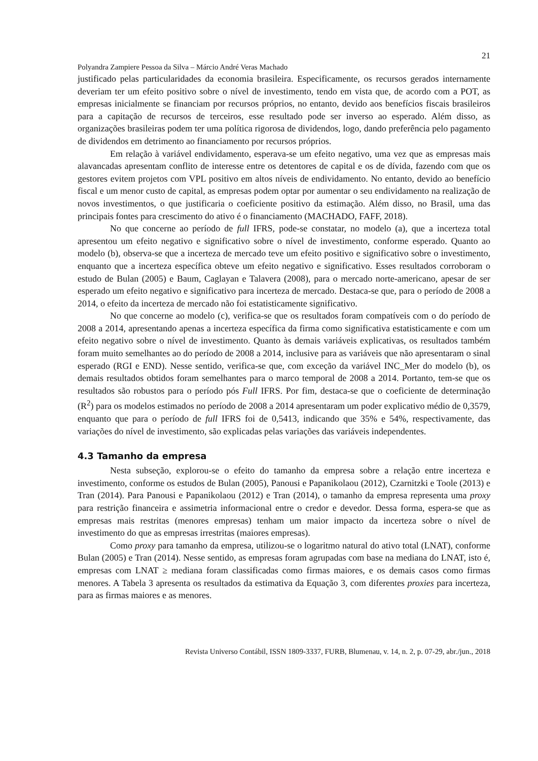21
Polyandra Zampiere Pessoa da Silva – Márcio André Veras Machado
justificado pelas particularidades da economia brasileira. Especificamente, os recursos gerados internamente deveriam ter um efeito positivo sobre o nível de investimento, tendo em vista que, de acordo com a POT, as empresas inicialmente se financiam por recursos próprios, no entanto, devido aos benefícios fiscais brasileiros para a capitação de recursos de terceiros, esse resultado pode ser inverso ao esperado. Além disso, as organizações brasileiras podem ter uma política rigorosa de dividendos, logo, dando preferência pelo pagamento de dividendos em detrimento ao financiamento por recursos próprios.
Em relação à variável endividamento, esperava-se um efeito negativo, uma vez que as empresas mais alavancadas apresentam conflito de interesse entre os detentores de capital e os de dívida, fazendo com que os gestores evitem projetos com VPL positivo em altos níveis de endividamento. No entanto, devido ao benefício fiscal e um menor custo de capital, as empresas podem optar por aumentar o seu endividamento na realização de novos investimentos, o que justificaria o coeficiente positivo da estimação. Além disso, no Brasil, uma das principais fontes para crescimento do ativo é o financiamento (MACHADO, FAFF, 2018).
No que concerne ao período de full IFRS, pode-se constatar, no modelo (a), que a incerteza total apresentou um efeito negativo e significativo sobre o nível de investimento, conforme esperado. Quanto ao modelo (b), observa-se que a incerteza de mercado teve um efeito positivo e significativo sobre o investimento, enquanto que a incerteza específica obteve um efeito negativo e significativo. Esses resultados corroboram o estudo de Bulan (2005) e Baum, Caglayan e Talavera (2008), para o mercado norte-americano, apesar de ser esperado um efeito negativo e significativo para incerteza de mercado. Destaca-se que, para o período de 2008 a 2014, o efeito da incerteza de mercado não foi estatisticamente significativo.
No que concerne ao modelo (c), verifica-se que os resultados foram compatíveis com o do período de 2008 a 2014, apresentando apenas a incerteza específica da firma como significativa estatisticamente e com um efeito negativo sobre o nível de investimento. Quanto às demais variáveis explicativas, os resultados também foram muito semelhantes ao do período de 2008 a 2014, inclusive para as variáveis que não apresentaram o sinal esperado (RGI e END). Nesse sentido, verifica-se que, com exceção da variável INC_Mer do modelo (b), os demais resultados obtidos foram semelhantes para o marco temporal de 2008 a 2014. Portanto, tem-se que os resultados são robustos para o período pós Full IFRS. Por fim, destaca-se que o coeficiente de determinação (R<sup>2</sup>) para os modelos estimados no período de 2008 a 2014 apresentaram um poder explicativo médio de 0,3579, enquanto que para o período de full IFRS foi de 0,5413, indicando que 35% e 54%, respectivamente, das variações do nível de investimento, são explicadas pelas variações das variáveis independentes.
4.3 Tamanho da empresa
Nesta subseção, explorou-se o efeito do tamanho da empresa sobre a relação entre incerteza e investimento, conforme os estudos de Bulan (2005), Panousi e Papanikolaou (2012), Czarnitzki e Toole (2013) e Tran (2014). Para Panousi e Papanikolaou (2012) e Tran (2014), o tamanho da empresa representa uma proxy para restrição financeira e assimetria informacional entre o credor e devedor. Dessa forma, espera-se que as empresas mais restritas (menores empresas) tenham um maior impacto da incerteza sobre o nível de investimento do que as empresas irrestritas (maiores empresas).
Como proxy para tamanho da empresa, utilizou-se o logaritmo natural do ativo total (LNAT), conforme Bulan (2005) e Tran (2014). Nesse sentido, as empresas foram agrupadas com base na mediana do LNAT, isto é, empresas com LNAT ≥ mediana foram classificadas como firmas maiores, e os demais casos como firmas menores. A Tabela 3 apresenta os resultados da estimativa da Equação 3, com diferentes proxies para incerteza, para as firmas maiores e as menores.
Revista Universo Contábil, ISSN 1809-3337, FURB, Blumenau, v. 14, n. 2, p. 07-29, abr./jun., 2018